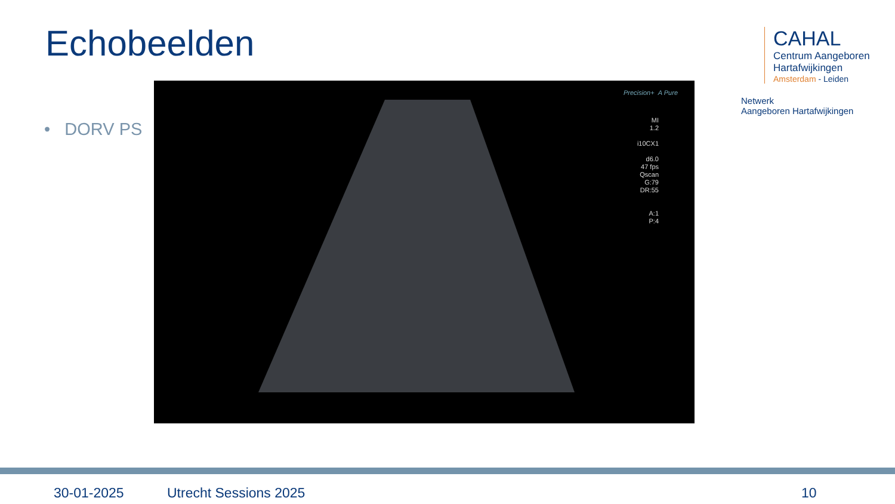Echobeelden
• DORV PS
Precision+ A Pure
MI
1.2
i10CX1
d6.0
47 fps
Qscan
G:79
DR:55
A:1
P:4
CAHAL
Centrum Aangeboren
Hartafwijkingen
Amsterdam - Leiden
Netwerk
Aangeboren Hartafwijkingen
30-01-2025 Utrecht Sessions 2025 10